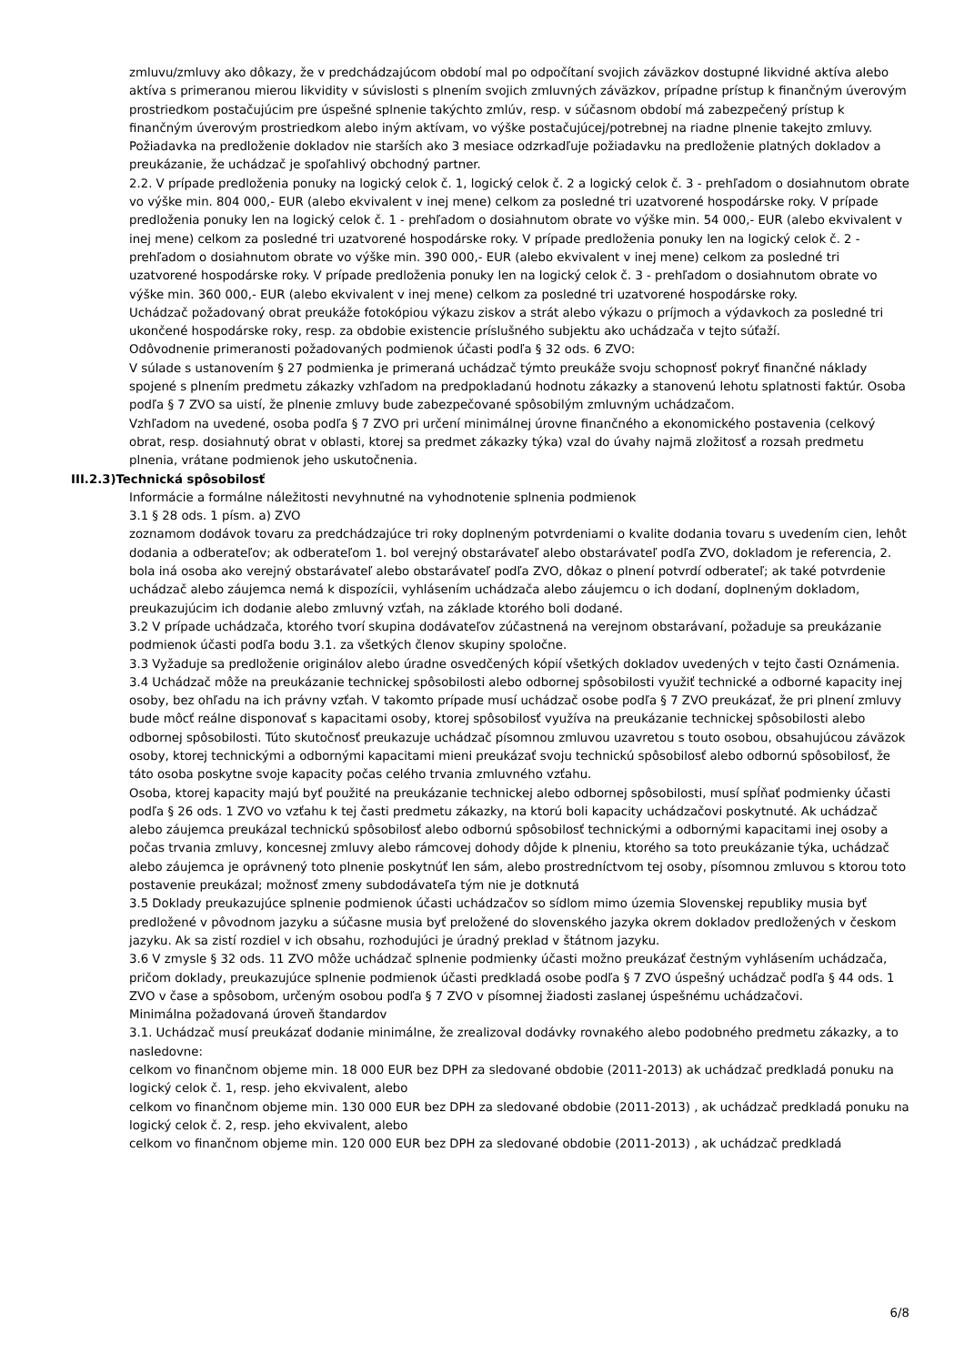zmluvu/zmluvy ako dôkazy, že v predchádzajúcom období mal po odpočítaní svojich záväzkov dostupné likvidné aktíva alebo aktíva s primeranou mierou likvidity v súvislosti s plnením svojich zmluvných záväzkov, prípadne prístup k finančným úverovým prostriedkom postačujúcim pre úspešné splnenie takýchto zmlúv, resp. v súčasnom období má zabezpečený prístup k finančným úverovým prostriedkom alebo iným aktívam, vo výške postačujúcej/potrebnej na riadne plnenie takejto zmluvy. Požiadavka na predloženie dokladov nie starších ako 3 mesiace odzrkadľuje požiadavku na predloženie platných dokladov a preukázanie, že uchádzač je spoľahlivý obchodný partner.
2.2. V prípade predloženia ponuky na logický celok č. 1, logický celok č. 2 a logický celok č. 3 - prehľadom o dosiahnutom obrate vo výške min. 804 000,- EUR (alebo ekvivalent v inej mene) celkom za posledné tri uzatvorené hospodárske roky. V prípade predloženia ponuky len na logický celok č. 1 - prehľadom o dosiahnutom obrate vo výške min. 54 000,- EUR (alebo ekvivalent v inej mene) celkom za posledné tri uzatvorené hospodárske roky. V prípade predloženia ponuky len na logický celok č. 2 - prehľadom o dosiahnutom obrate vo výške min. 390 000,- EUR (alebo ekvivalent v inej mene) celkom za posledné tri uzatvorené hospodárske roky. V prípade predloženia ponuky len na logický celok č. 3 - prehľadom o dosiahnutom obrate vo výške min. 360 000,- EUR (alebo ekvivalent v inej mene) celkom za posledné tri uzatvorené hospodárske roky.
Uchádzač požadovaný obrat preukáže fotokópiou výkazu ziskov a strát alebo výkazu o príjmoch a výdavkoch za posledné tri ukončené hospodárske roky, resp. za obdobie existencie príslušného subjektu ako uchádzača v tejto súťaží.
Odôvodnenie primeranosti požadovaných podmienok účasti podľa § 32 ods. 6 ZVO:
V súlade s ustanovením § 27 podmienka je primeraná uchádzač týmto preukáže svoju schopnosť pokryť finančné náklady spojené s plnením predmetu zákazky vzhľadom na predpokladanú hodnotu zákazky a stanovenú lehotu splatnosti faktúr. Osoba podľa § 7 ZVO sa uistí, že plnenie zmluvy bude zabezpečované spôsobilým zmluvným uchádzačom.
Vzhľadom na uvedené, osoba podľa § 7 ZVO pri určení minimálnej úrovne finančného a ekonomického postavenia (celkový obrat, resp. dosiahnutý obrat v oblasti, ktorej sa predmet zákazky týka) vzal do úvahy najmä zložitosť a rozsah predmetu plnenia, vrátane podmienok jeho uskutočnenia.
III.2.3)Technická spôsobilosť
Informácie a formálne náležitosti nevyhnutné na vyhodnotenie splnenia podmienok
3.1 § 28 ods. 1 písm. a) ZVO
zoznamom dodávok tovaru za predchádzajúce tri roky doplneným potvrdeniami o kvalite dodania tovaru s uvedením cien, lehôt dodania a odberateľov; ak odberateľom 1. bol verejný obstarávateľ alebo obstarávateľ podľa ZVO, dokladom je referencia, 2. bola iná osoba ako verejný obstarávateľ alebo obstarávateľ podľa ZVO, dôkaz o plnení potvrdí odberateľ; ak také potvrdenie uchádzač alebo záujemca nemá k dispozícii, vyhlásením uchádzača alebo záujemcu o ich dodaní, doplneným dokladom, preukazujúcim ich dodanie alebo zmluvný vzťah, na základe ktorého boli dodané.
3.2 V prípade uchádzača, ktorého tvorí skupina dodávateľov zúčastnená na verejnom obstarávaní, požaduje sa preukázanie podmienok účasti podľa bodu 3.1. za všetkých členov skupiny spoločne.
3.3 Vyžaduje sa predloženie originálov alebo úradne osvedčených kópií všetkých dokladov uvedených v tejto časti Oznámenia.
3.4 Uchádzač môže na preukázanie technickej spôsobilosti alebo odbornej spôsobilosti využiť technické a odborné kapacity inej osoby, bez ohľadu na ich právny vzťah. V takomto prípade musí uchádzač osobe podľa § 7 ZVO preukázať, že pri plnení zmluvy bude môcť reálne disponovať s kapacitami osoby, ktorej spôsobilosť využíva na preukázanie technickej spôsobilosti alebo odbornej spôsobilosti. Túto skutočnosť preukazuje uchádzač písomnou zmluvou uzavretou s touto osobou, obsahujúcou záväzok osoby, ktorej technickými a odbornými kapacitami mieni preukázať svoju technickú spôsobilosť alebo odbornú spôsobilosť, že táto osoba poskytne svoje kapacity počas celého trvania zmluvného vzťahu.
Osoba, ktorej kapacity majú byť použité na preukázanie technickej alebo odbornej spôsobilosti, musí spĺňať podmienky účasti podľa § 26 ods. 1 ZVO vo vzťahu k tej časti predmetu zákazky, na ktorú boli kapacity uchádzačovi poskytnuté. Ak uchádzač alebo záujemca preukázal technickú spôsobilosť alebo odbornú spôsobilosť technickými a odbornými kapacitami inej osoby a počas trvania zmluvy, koncesnej zmluvy alebo rámcovej dohody dôjde k plneniu, ktorého sa toto preukázanie týka, uchádzač alebo záujemca je oprávnený toto plnenie poskytnúť len sám, alebo prostredníctvom tej osoby, písomnou zmluvou s ktorou toto postavenie preukázal; možnosť zmeny subdodávateľa tým nie je dotknutá
3.5 Doklady preukazujúce splnenie podmienok účasti uchádzačov so sídlom mimo územia Slovenskej republiky musia byť predložené v pôvodnom jazyku a súčasne musia byť preložené do slovenského jazyka okrem dokladov predložených v českom jazyku. Ak sa zistí rozdiel v ich obsahu, rozhodujúci je úradný preklad v štátnom jazyku.
3.6 V zmysle § 32 ods. 11 ZVO môže uchádzač splnenie podmienky účasti možno preukázať čestným vyhlásením uchádzača, pričom doklady, preukazujúce splnenie podmienok účasti predkladá osobe podľa § 7 ZVO úspešný uchádzač podľa § 44 ods. 1 ZVO v čase a spôsobom, určeným osobou podľa § 7 ZVO v písomnej žiadosti zaslanej úspešnému uchádzačovi.
Minimálna požadovaná úroveň štandardov
3.1. Uchádzač musí preukázať dodanie minimálne, že zrealizoval dodávky rovnakého alebo podobného predmetu zákazky, a to nasledovne:
celkom vo finančnom objeme min. 18 000 EUR bez DPH za sledované obdobie (2011-2013) ak uchádzač predkladá ponuku na logický celok č. 1, resp. jeho ekvivalent, alebo
celkom vo finančnom objeme min. 130 000 EUR bez DPH za sledované obdobie (2011-2013) , ak uchádzač predkladá ponuku na logický celok č. 2, resp. jeho ekvivalent, alebo
celkom vo finančnom objeme min. 120 000 EUR bez DPH za sledované obdobie (2011-2013) , ak uchádzač predkladá
6/8